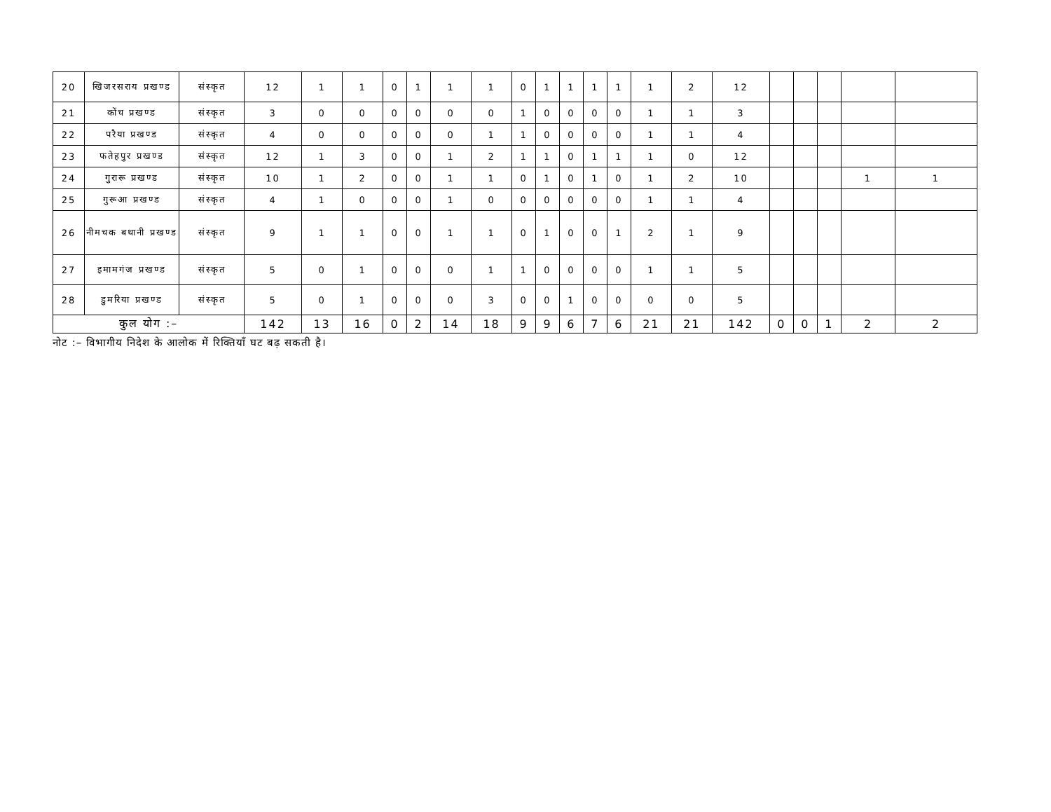| 20 | खिजरसराय प्रखण्ड | संस्कृत | 12 | 1 | 1 | 0 | 1 | 1 | 1 | 0 | 1 | 1 | 1 | 1 | 1 | 2 | 12 | | | | | |
| 21 | कोंच प्रखण्ड | संस्कृत | 3 | 0 | 0 | 0 | 0 | 0 | 0 | 1 | 0 | 0 | 0 | 0 | 1 | 1 | 3 | | | | | |
| 22 | परैया प्रखण्ड | संस्कृत | 4 | 0 | 0 | 0 | 0 | 0 | 1 | 1 | 0 | 0 | 0 | 0 | 1 | 1 | 4 | | | | | |
| 23 | फतेहपुर प्रखण्ड | संस्कृत | 12 | 1 | 3 | 0 | 0 | 1 | 2 | 1 | 1 | 0 | 1 | 1 | 1 | 0 | 12 | | | | | |
| 24 | गुरारू प्रखण्ड | संस्कृत | 10 | 1 | 2 | 0 | 0 | 1 | 1 | 0 | 1 | 0 | 1 | 0 | 1 | 2 | 10 | | | | 1 | 1 |
| 25 | गुरूआ प्रखण्ड | संस्कृत | 4 | 1 | 0 | 0 | 0 | 1 | 0 | 0 | 0 | 0 | 0 | 0 | 1 | 1 | 4 | | | | | |
| 26 | नीमचक बथानी प्रखण्ड | संस्कृत | 9 | 1 | 1 | 0 | 0 | 1 | 1 | 0 | 1 | 0 | 0 | 1 | 2 | 1 | 9 | | | | | |
| 27 | इमामगंज प्रखण्ड | संस्कृत | 5 | 0 | 1 | 0 | 0 | 0 | 1 | 1 | 0 | 0 | 0 | 0 | 1 | 1 | 5 | | | | | |
| 28 | डुमरिया प्रखण्ड | संस्कृत | 5 | 0 | 1 | 0 | 0 | 0 | 3 | 0 | 0 | 1 | 0 | 0 | 0 | 0 | 5 | | | | | |
| कुल योग :– | | | 142 | 13 | 16 | 0 | 2 | 14 | 18 | 9 | 9 | 6 | 7 | 6 | 21 | 21 | 142 | 0 | 0 | 1 | 2 | 2 |
नोट :– विभागीय निदेश के आलोक में रिक्तियाँ घट बढ़ सकती है।